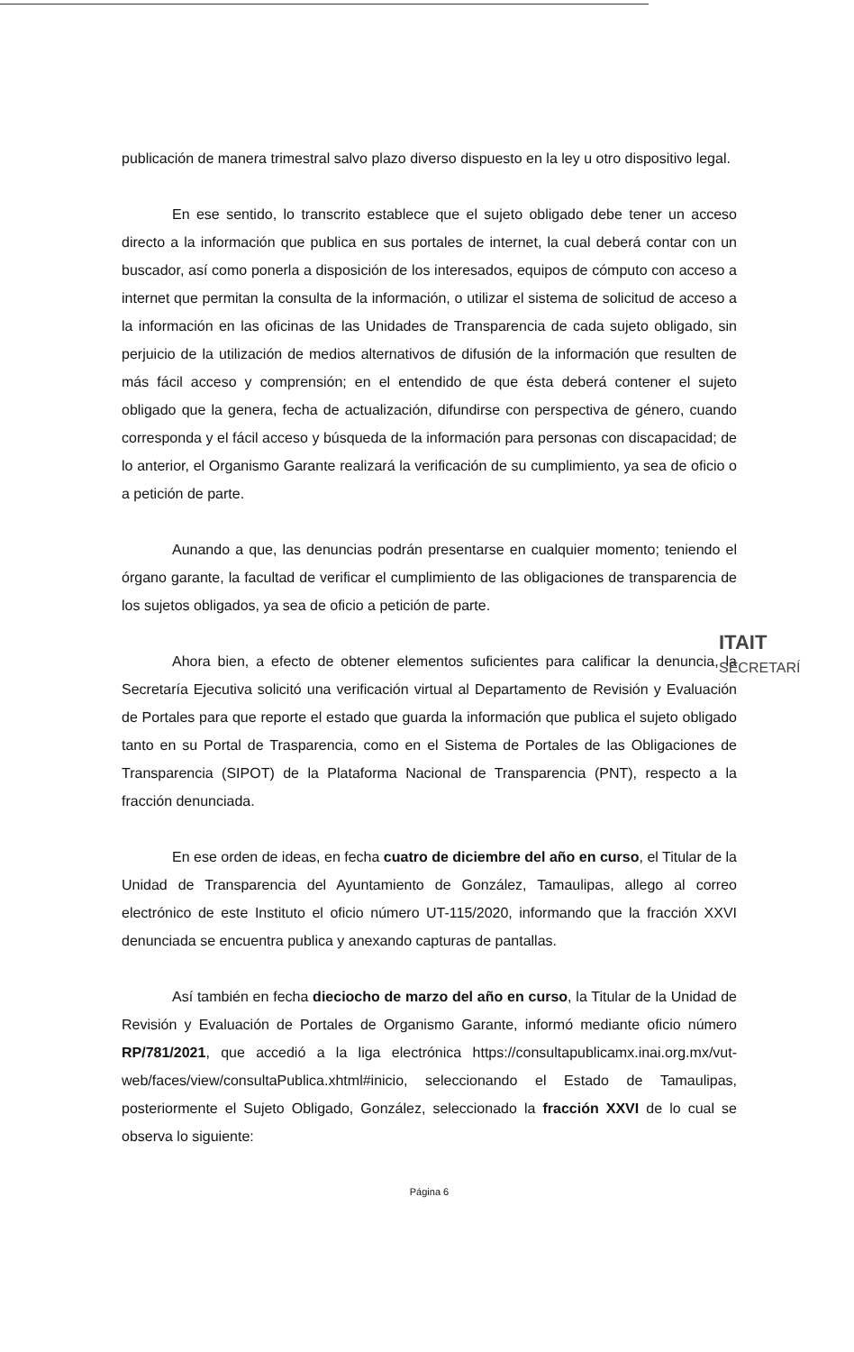publicación de manera trimestral salvo plazo diverso dispuesto en la ley u otro dispositivo legal.
En ese sentido, lo transcrito establece que el sujeto obligado debe tener un acceso directo a la información que publica en sus portales de internet, la cual deberá contar con un buscador, así como ponerla a disposición de los interesados, equipos de cómputo con acceso a internet que permitan la consulta de la información, o utilizar el sistema de solicitud de acceso a la información en las oficinas de las Unidades de Transparencia de cada sujeto obligado, sin perjuicio de la utilización de medios alternativos de difusión de la información que resulten de más fácil acceso y comprensión; en el entendido de que ésta deberá contener el sujeto obligado que la genera, fecha de actualización, difundirse con perspectiva de género, cuando corresponda y el fácil acceso y búsqueda de la información para personas con discapacidad; de lo anterior, el Organismo Garante realizará la verificación de su cumplimiento, ya sea de oficio o a petición de parte.
Aunando a que, las denuncias podrán presentarse en cualquier momento; teniendo el órgano garante, la facultad de verificar el cumplimiento de las obligaciones de transparencia de los sujetos obligados, ya sea de oficio a petición de parte.
Ahora bien, a efecto de obtener elementos suficientes para calificar la denuncia, la Secretaría Ejecutiva solicitó una verificación virtual al Departamento de Revisión y Evaluación de Portales para que reporte el estado que guarda la información que publica el sujeto obligado tanto en su Portal de Trasparencia, como en el Sistema de Portales de las Obligaciones de Transparencia (SIPOT) de la Plataforma Nacional de Transparencia (PNT), respecto a la fracción denunciada.
En ese orden de ideas, en fecha cuatro de diciembre del año en curso, el Titular de la Unidad de Transparencia del Ayuntamiento de González, Tamaulipas, allego al correo electrónico de este Instituto el oficio número UT-115/2020, informando que la fracción XXVI denunciada se encuentra publica y anexando capturas de pantallas.
Así también en fecha dieciocho de marzo del año en curso, la Titular de la Unidad de Revisión y Evaluación de Portales de Organismo Garante, informó mediante oficio número RP/781/2021, que accedió a la liga electrónica https://consultapublicamx.inai.org.mx/vut-web/faces/view/consultaPublica.xhtml#inicio, seleccionando el Estado de Tamaulipas, posteriormente el Sujeto Obligado, González, seleccionado la fracción XXVI de lo cual se observa lo siguiente:
Página 6
ITAIT
SECRETARÍ